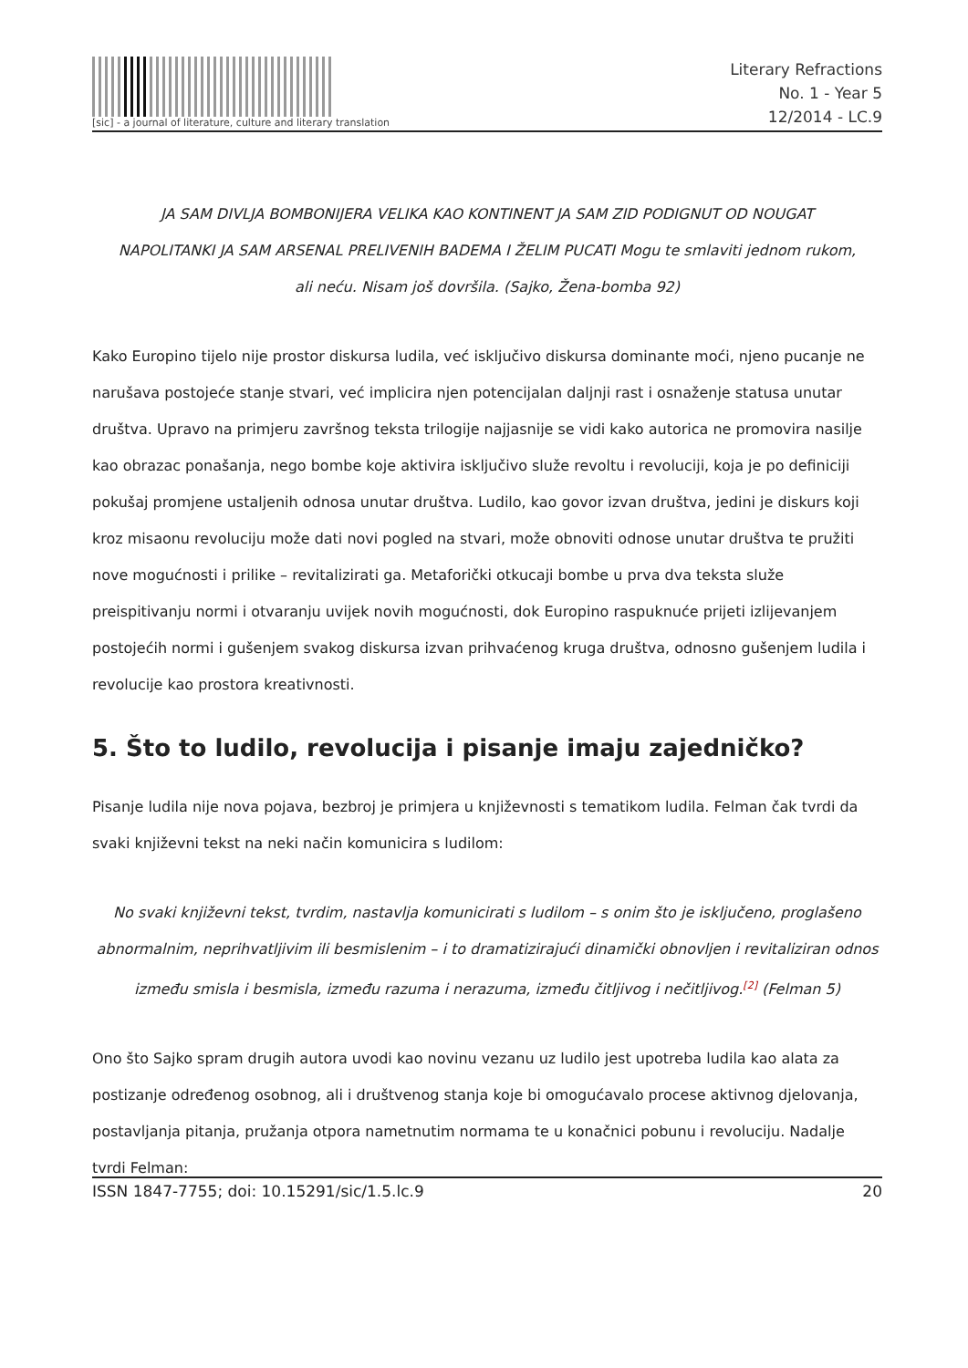[sic] - a journal of literature, culture and literary translation
Literary Refractions
No. 1 - Year 5
12/2014 - LC.9
JA SAM DIVLJA BOMBONIJERA VELIKA KAO KONTINENT JA SAM ZID PODIGNUT OD NOUGAT NAPOLITANKI JA SAM ARSENAL PRELIVENIH BADEMA I ŽELIM PUCATI Mogu te smlaviti jednom rukom, ali neću. Nisam još dovršila. (Sajko, Žena-bomba 92)
Kako Europino tijelo nije prostor diskursa ludila, već isključivo diskursa dominante moći, njeno pucanje ne narušava postojeće stanje stvari, već implicira njen potencijalan daljnji rast i osnaženje statusa unutar društva. Upravo na primjeru završnog teksta trilogije najjasnije se vidi kako autorica ne promovira nasilje kao obrazac ponašanja, nego bombe koje aktivira isključivo služe revoltu i revoluciji, koja je po definiciji pokušaj promjene ustaljenih odnosa unutar društva. Ludilo, kao govor izvan društva, jedini je diskurs koji kroz misaonu revoluciju može dati novi pogled na stvari, može obnoviti odnose unutar društva te pružiti nove mogućnosti i prilike – revitalizirati ga. Metaforički otkucaji bombe u prva dva teksta služe preispitivanju normi i otvaranju uvijek novih mogućnosti, dok Europino raspuknuće prijeti izlijevanjem postojećih normi i gušenjem svakog diskursa izvan prihvaćenog kruga društva, odnosno gušenjem ludila i revolucije kao prostora kreativnosti.
5. Što to ludilo, revolucija i pisanje imaju zajedničko?
Pisanje ludila nije nova pojava, bezbroj je primjera u književnosti s tematikom ludila. Felman čak tvrdi da svaki književni tekst na neki način komunicira s ludilom:
No svaki književni tekst, tvrdim, nastavlja komunicirati s ludilom – s onim što je isključeno, proglašeno abnormalnim, neprihvatljivim ili besmislenim – i to dramatizirajući dinamički obnovljen i revitaliziran odnos između smisla i besmisla, između razuma i nerazuma, između čitljivog i nečitljivog.<sup>[2]</sup> (Felman 5)
Ono što Sajko spram drugih autora uvodi kao novinu vezanu uz ludilo jest upotreba ludila kao alata za postizanje određenog osobnog, ali i društvenog stanja koje bi omogućavalo procese aktivnog djelovanja, postavljanja pitanja, pružanja otpora nametnutim normama te u konačnici pobunu i revoluciju. Nadalje tvrdi Felman:
ISSN 1847-7755; doi: 10.15291/sic/1.5.lc.9 20